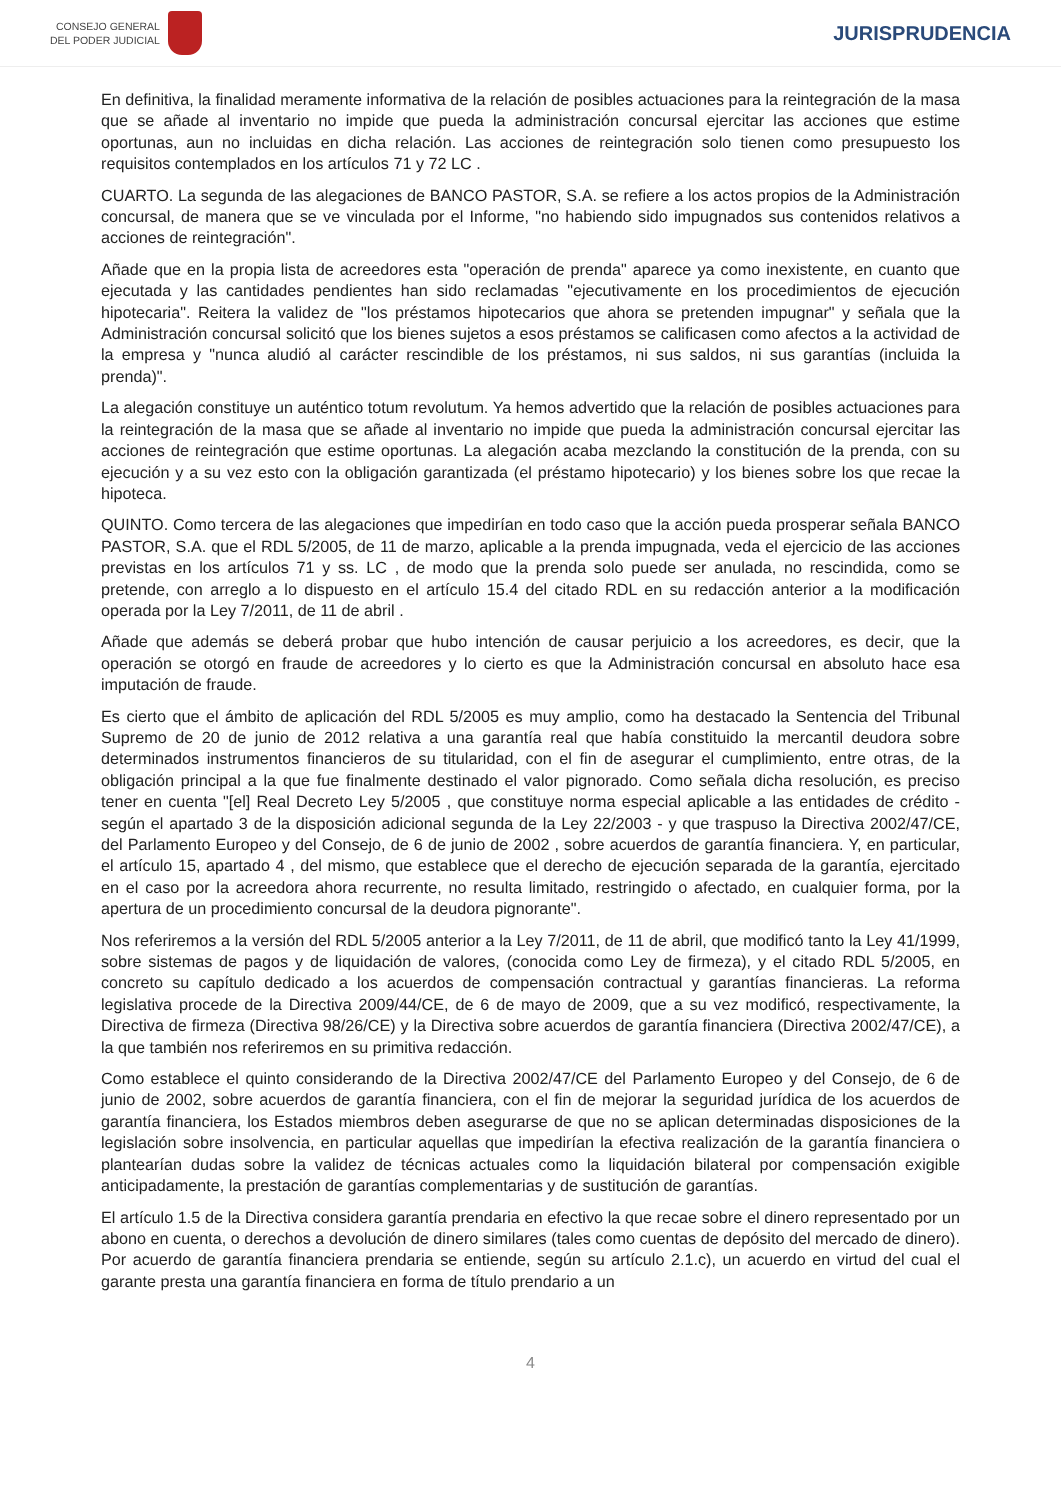CONSEJO GENERAL
DEL PODER JUDICIAL
JURISPRUDENCIA
En definitiva, la finalidad meramente informativa de la relación de posibles actuaciones para la reintegración de la masa que se añade al inventario no impide que pueda la administración concursal ejercitar las acciones que estime oportunas, aun no incluidas en dicha relación. Las acciones de reintegración solo tienen como presupuesto los requisitos contemplados en los artículos 71 y 72 LC .
CUARTO. La segunda de las alegaciones de BANCO PASTOR, S.A. se refiere a los actos propios de la Administración concursal, de manera que se ve vinculada por el Informe, "no habiendo sido impugnados sus contenidos relativos a acciones de reintegración".
Añade que en la propia lista de acreedores esta "operación de prenda" aparece ya como inexistente, en cuanto que ejecutada y las cantidades pendientes han sido reclamadas "ejecutivamente en los procedimientos de ejecución hipotecaria". Reitera la validez de "los préstamos hipotecarios que ahora se pretenden impugnar" y señala que la Administración concursal solicitó que los bienes sujetos a esos préstamos se calificasen como afectos a la actividad de la empresa y "nunca aludió al carácter rescindible de los préstamos, ni sus saldos, ni sus garantías (incluida la prenda)".
La alegación constituye un auténtico totum revolutum. Ya hemos advertido que la relación de posibles actuaciones para la reintegración de la masa que se añade al inventario no impide que pueda la administración concursal ejercitar las acciones de reintegración que estime oportunas. La alegación acaba mezclando la constitución de la prenda, con su ejecución y a su vez esto con la obligación garantizada (el préstamo hipotecario) y los bienes sobre los que recae la hipoteca.
QUINTO. Como tercera de las alegaciones que impedirían en todo caso que la acción pueda prosperar señala BANCO PASTOR, S.A. que el RDL 5/2005, de 11 de marzo, aplicable a la prenda impugnada, veda el ejercicio de las acciones previstas en los artículos 71 y ss. LC , de modo que la prenda solo puede ser anulada, no rescindida, como se pretende, con arreglo a lo dispuesto en el artículo 15.4 del citado RDL en su redacción anterior a la modificación operada por la Ley 7/2011, de 11 de abril .
Añade que además se deberá probar que hubo intención de causar perjuicio a los acreedores, es decir, que la operación se otorgó en fraude de acreedores y lo cierto es que la Administración concursal en absoluto hace esa imputación de fraude.
Es cierto que el ámbito de aplicación del RDL 5/2005 es muy amplio, como ha destacado la Sentencia del Tribunal Supremo de 20 de junio de 2012 relativa a una garantía real que había constituido la mercantil deudora sobre determinados instrumentos financieros de su titularidad, con el fin de asegurar el cumplimiento, entre otras, de la obligación principal a la que fue finalmente destinado el valor pignorado. Como señala dicha resolución, es preciso tener en cuenta "[el] Real Decreto Ley 5/2005 , que constituye norma especial aplicable a las entidades de crédito - según el apartado 3 de la disposición adicional segunda de la Ley 22/2003 - y que traspuso la Directiva 2002/47/CE, del Parlamento Europeo y del Consejo, de 6 de junio de 2002 , sobre acuerdos de garantía financiera. Y, en particular, el artículo 15, apartado 4 , del mismo, que establece que el derecho de ejecución separada de la garantía, ejercitado en el caso por la acreedora ahora recurrente, no resulta limitado, restringido o afectado, en cualquier forma, por la apertura de un procedimiento concursal de la deudora pignorante".
Nos referiremos a la versión del RDL 5/2005 anterior a la Ley 7/2011, de 11 de abril, que modificó tanto la Ley 41/1999, sobre sistemas de pagos y de liquidación de valores, (conocida como Ley de firmeza), y el citado RDL 5/2005, en concreto su capítulo dedicado a los acuerdos de compensación contractual y garantías financieras. La reforma legislativa procede de la Directiva 2009/44/CE, de 6 de mayo de 2009, que a su vez modificó, respectivamente, la Directiva de firmeza (Directiva 98/26/CE) y la Directiva sobre acuerdos de garantía financiera (Directiva 2002/47/CE), a la que también nos referiremos en su primitiva redacción.
Como establece el quinto considerando de la Directiva 2002/47/CE del Parlamento Europeo y del Consejo, de 6 de junio de 2002, sobre acuerdos de garantía financiera, con el fin de mejorar la seguridad jurídica de los acuerdos de garantía financiera, los Estados miembros deben asegurarse de que no se aplican determinadas disposiciones de la legislación sobre insolvencia, en particular aquellas que impedirían la efectiva realización de la garantía financiera o plantearían dudas sobre la validez de técnicas actuales como la liquidación bilateral por compensación exigible anticipadamente, la prestación de garantías complementarias y de sustitución de garantías.
El artículo 1.5 de la Directiva considera garantía prendaria en efectivo la que recae sobre el dinero representado por un abono en cuenta, o derechos a devolución de dinero similares (tales como cuentas de depósito del mercado de dinero). Por acuerdo de garantía financiera prendaria se entiende, según su artículo 2.1.c), un acuerdo en virtud del cual el garante presta una garantía financiera en forma de título prendario a un
4